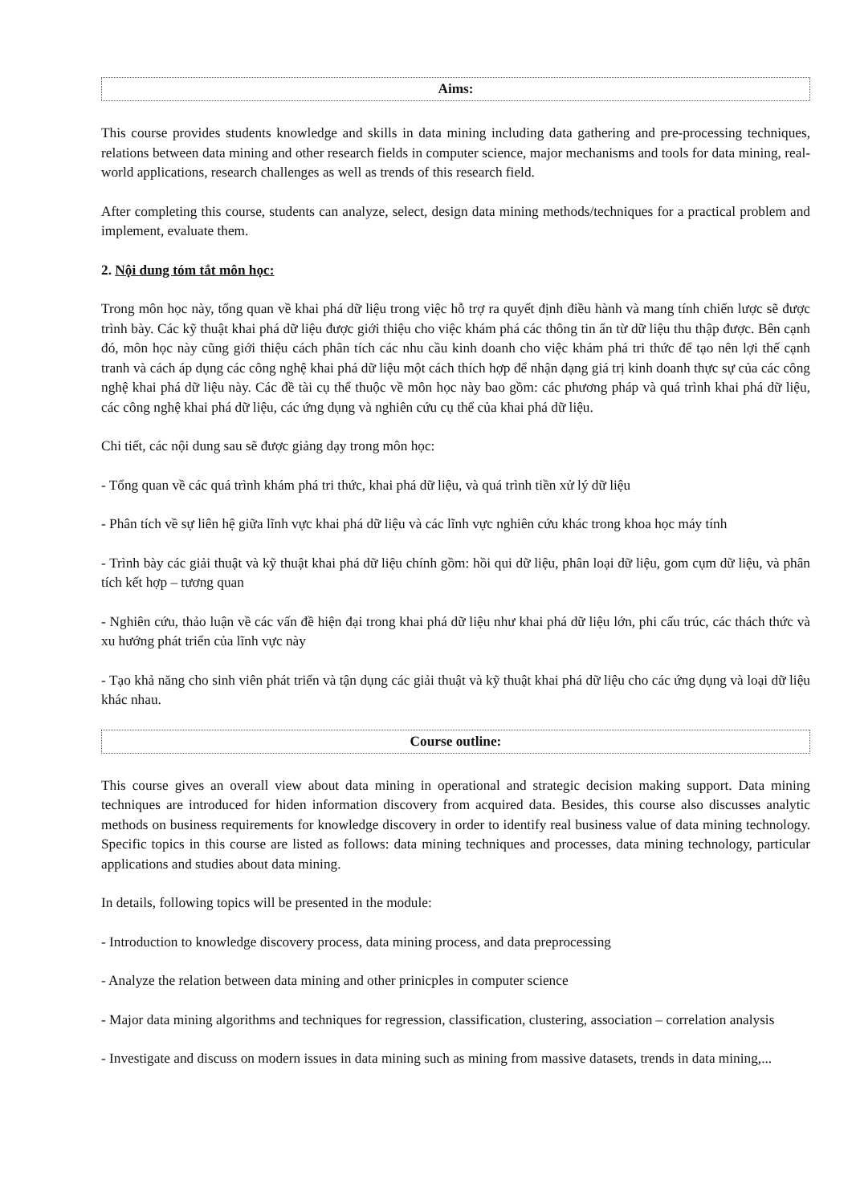Aims:
This course provides students knowledge and skills in data mining including data gathering and pre-processing techniques, relations between data mining and other research fields in computer science, major mechanisms and tools for data mining, real-world applications, research challenges as well as trends of this research field.
After completing this course, students can analyze, select, design data mining methods/techniques for a practical problem and implement, evaluate them.
2. Nội dung tóm tắt môn học:
Trong môn học này, tổng quan về khai phá dữ liệu trong việc hỗ trợ ra quyết định điều hành và mang tính chiến lược sẽ được trình bày. Các kỹ thuật khai phá dữ liệu được giới thiệu cho việc khám phá các thông tin ẩn từ dữ liệu thu thập được. Bên cạnh đó, môn học này cũng giới thiệu cách phân tích các nhu cầu kinh doanh cho việc khám phá tri thức để tạo nên lợi thế cạnh tranh và cách áp dụng các công nghệ khai phá dữ liệu một cách thích hợp để nhận dạng giá trị kinh doanh thực sự của các công nghệ khai phá dữ liệu này. Các đề tài cụ thể thuộc về môn học này bao gồm: các phương pháp và quá trình khai phá dữ liệu, các công nghệ khai phá dữ liệu, các ứng dụng và nghiên cứu cụ thể của khai phá dữ liệu.
Chi tiết, các nội dung sau sẽ được giảng dạy trong môn học:
- Tổng quan về các quá trình khám phá tri thức, khai phá dữ liệu, và quá trình tiền xử lý dữ liệu
- Phân tích về sự liên hệ giữa lĩnh vực khai phá dữ liệu và các lĩnh vực nghiên cứu khác trong khoa học máy tính
- Trình bày các giải thuật và kỹ thuật khai phá dữ liệu chính gồm: hồi qui dữ liệu, phân loại dữ liệu, gom cụm dữ liệu, và phân tích kết hợp – tương quan
- Nghiên cứu, thảo luận về các vấn đề hiện đại trong khai phá dữ liệu như khai phá dữ liệu lớn, phi cấu trúc, các thách thức và xu hướng phát triển của lĩnh vực này
- Tạo khả năng cho sinh viên phát triển và tận dụng các giải thuật và kỹ thuật khai phá dữ liệu cho các ứng dụng và loại dữ liệu khác nhau.
Course outline:
This course gives an overall view about data mining in operational and strategic decision making support. Data mining techniques are introduced for hiden information discovery from acquired data. Besides, this course also discusses analytic methods on business requirements for knowledge discovery in order to identify real business value of data mining technology. Specific topics in this course are listed as follows: data mining techniques and processes, data mining technology, particular applications and studies about data mining.
In details, following topics will be presented in the module:
- Introduction to knowledge discovery process, data mining process, and data preprocessing
- Analyze the relation between data mining and other prinicples in computer science
- Major data mining algorithms and techniques for regression, classification, clustering, association – correlation analysis
- Investigate and discuss on modern issues in data mining such as mining from massive datasets, trends in data mining,...